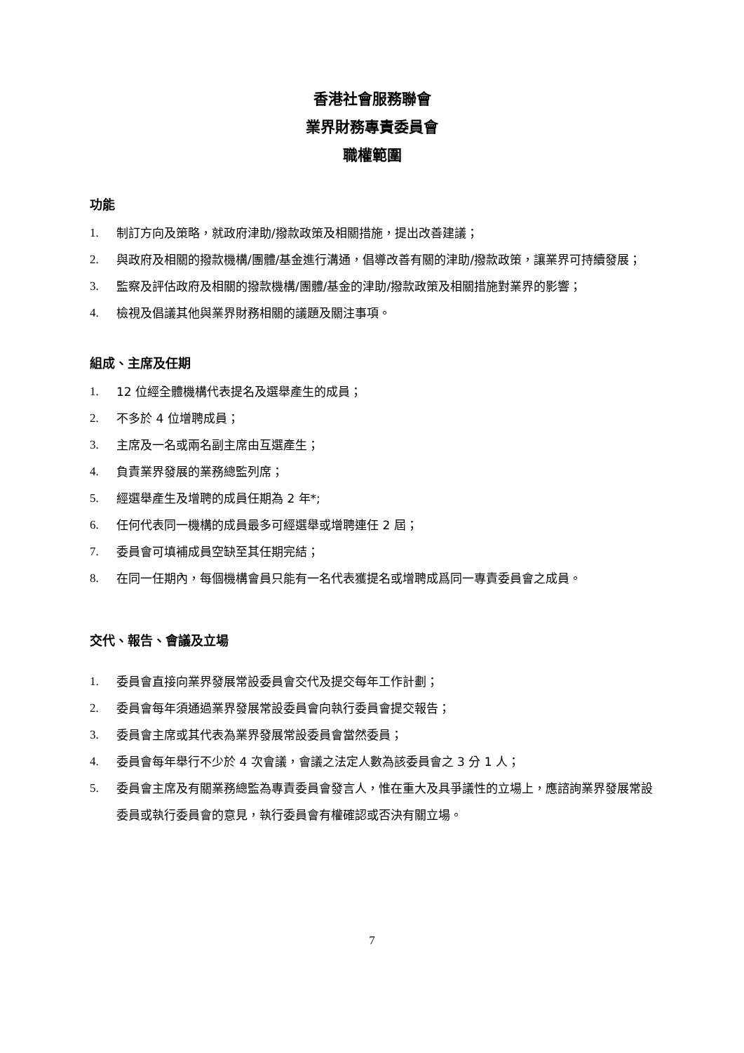香港社會服務聯會
業界財務專責委員會
職權範圍
功能
1. 制訂方向及策略，就政府津助/撥款政策及相關措施，提出改善建議；
2. 與政府及相關的撥款機構/團體/基金進行溝通，倡導改善有關的津助/撥款政策，讓業界可持續發展；
3. 監察及評估政府及相關的撥款機構/團體/基金的津助/撥款政策及相關措施對業界的影響；
4. 檢視及倡議其他與業界財務相關的議題及關注事項。
組成、主席及任期
1. 12 位經全體機構代表提名及選舉產生的成員；
2. 不多於 4 位增聘成員；
3. 主席及一名或兩名副主席由互選產生；
4. 負責業界發展的業務總監列席；
5. 經選舉產生及增聘的成員任期為 2 年*;
6. 任何代表同一機構的成員最多可經選舉或增聘連任 2 屆；
7. 委員會可填補成員空缺至其任期完結；
8. 在同一任期內，每個機構會員只能有一名代表獲提名或增聘成爲同一專責委員會之成員。
交代、報告、會議及立場
1. 委員會直接向業界發展常設委員會交代及提交每年工作計劃；
2. 委員會每年須通過業界發展常設委員會向執行委員會提交報告；
3. 委員會主席或其代表為業界發展常設委員會當然委員；
4. 委員會每年舉行不少於 4 次會議，會議之法定人數為該委員會之 3 分 1 人；
5. 委員會主席及有關業務總監為專責委員會發言人，惟在重大及具爭議性的立場上，應諮詢業界發展常設委員或執行委員會的意見，執行委員會有權確認或否決有關立場。
7